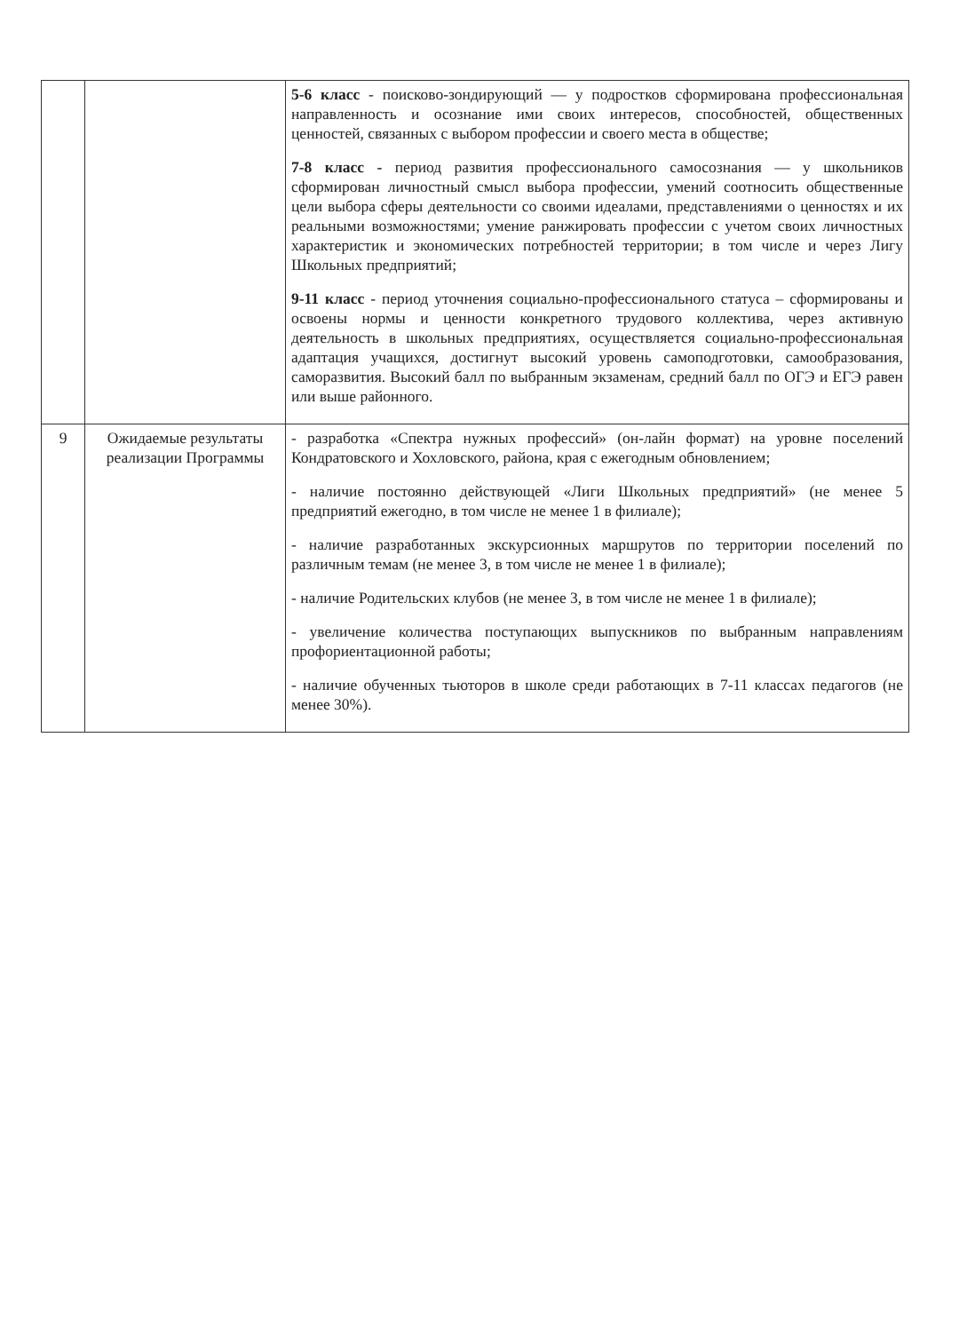| | | 5-6 класс - поисково-зондирующий — у подростков сформирована профессиональная направленность и осознание ими своих интересов, способностей, общественных ценностей, связанных с выбором профессии и своего места в обществе; 7-8 класс - период развития профессионального самосознания — у школьников сформирован личностный смысл выбора профессии, умений соотносить общественные цели выбора сферы деятельности со своими идеалами, представлениями о ценностях и их реальными возможностями; умение ранжировать профессии с учетом своих личностных характеристик и экономических потребностей территории; в том числе и через Лигу Школьных предприятий; 9-11 класс - период уточнения социально-профессионального статуса – сформированы и освоены нормы и ценности конкретного трудового коллектива, через активную деятельность в школьных предприятиях, осуществляется социально-профессиональная адаптация учащихся, достигнут высокий уровень самоподготовки, самообразования, саморазвития. Высокий балл по выбранным экзаменам, средний балл по ОГЭ и ЕГЭ равен или выше районного. |
| 9 | Ожидаемые результаты реализации Программы | - разработка «Спектра нужных профессий» (он-лайн формат) на уровне поселений Кондратовского и Хохловского, района, края с ежегодным обновлением; - наличие постоянно действующей «Лиги Школьных предприятий» (не менее 5 предприятий ежегодно, в том числе не менее 1 в филиале); - наличие разработанных экскурсионных маршрутов по территории поселений по различным темам (не менее 3, в том числе не менее 1 в филиале); - наличие Родительских клубов (не менее 3, в том числе не менее 1 в филиале); - увеличение количества поступающих выпускников по выбранным направлениям профориентационной работы; - наличие обученных тьюторов в школе среди работающих в 7-11 классах педагогов (не менее 30%). |